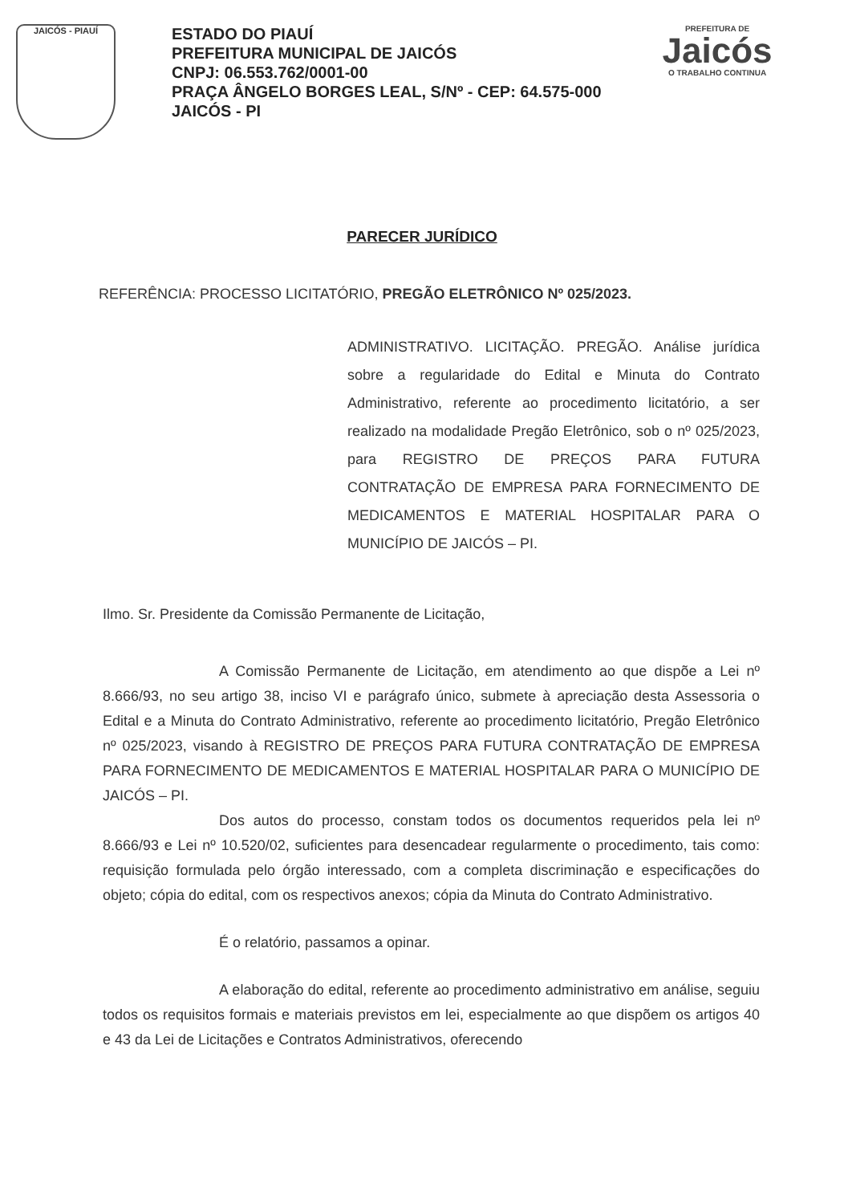JAICÓS - PIAUÍ
ESTADO DO PIAUÍ
PREFEITURA MUNICIPAL DE JAICÓS
CNPJ: 06.553.762/0001-00
PRAÇA ÂNGELO BORGES LEAL, S/Nº - CEP: 64.575-000
JAICÓS - PI
PREFEITURA DE
Jaicós
O TRABALHO CONTINUA
PARECER JURÍDICO
REFERÊNCIA: PROCESSO LICITATÓRIO, PREGÃO ELETRÔNICO Nº 025/2023.
ADMINISTRATIVO. LICITAÇÃO. PREGÃO. Análise jurídica sobre a regularidade do Edital e Minuta do Contrato Administrativo, referente ao procedimento licitatório, a ser realizado na modalidade Pregão Eletrônico, sob o nº 025/2023, para REGISTRO DE PREÇOS PARA FUTURA CONTRATAÇÃO DE EMPRESA PARA FORNECIMENTO DE MEDICAMENTOS E MATERIAL HOSPITALAR PARA O MUNICÍPIO DE JAICÓS – PI.
Ilmo. Sr. Presidente da Comissão Permanente de Licitação,
A Comissão Permanente de Licitação, em atendimento ao que dispõe a Lei nº 8.666/93, no seu artigo 38, inciso VI e parágrafo único, submete à apreciação desta Assessoria o Edital e a Minuta do Contrato Administrativo, referente ao procedimento licitatório, Pregão Eletrônico nº 025/2023, visando à REGISTRO DE PREÇOS PARA FUTURA CONTRATAÇÃO DE EMPRESA PARA FORNECIMENTO DE MEDICAMENTOS E MATERIAL HOSPITALAR PARA O MUNICÍPIO DE JAICÓS – PI.
Dos autos do processo, constam todos os documentos requeridos pela lei nº 8.666/93 e Lei nº 10.520/02, suficientes para desencadear regularmente o procedimento, tais como: requisição formulada pelo órgão interessado, com a completa discriminação e especificações do objeto; cópia do edital, com os respectivos anexos; cópia da Minuta do Contrato Administrativo.
É o relatório, passamos a opinar.
A elaboração do edital, referente ao procedimento administrativo em análise, seguiu todos os requisitos formais e materiais previstos em lei, especialmente ao que dispõem os artigos 40 e 43 da Lei de Licitações e Contratos Administrativos, oferecendo